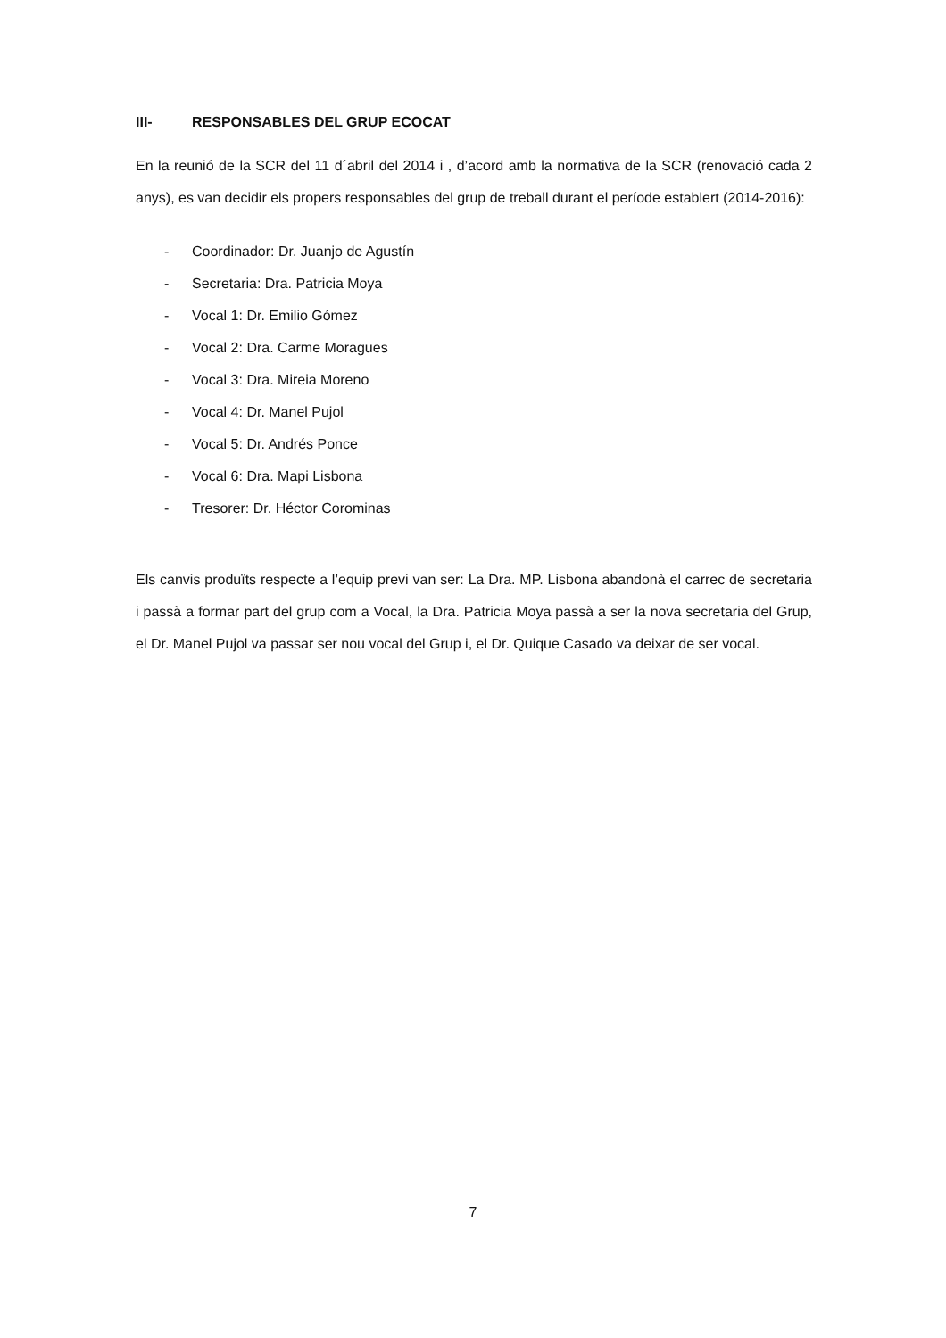III- RESPONSABLES DEL GRUP ECOCAT
En la reunió de la SCR del 11 d´abril del 2014 i , d’acord amb la normativa de la SCR (renovació cada 2 anys), es van decidir els propers responsables del grup de treball durant el període establert (2014-2016):
- Coordinador: Dr. Juanjo de Agustín
- Secretaria: Dra. Patricia Moya
- Vocal 1: Dr. Emilio Gómez
- Vocal 2: Dra. Carme Moragues
- Vocal 3: Dra. Mireia Moreno
- Vocal 4: Dr. Manel Pujol
- Vocal 5: Dr. Andrés Ponce
- Vocal 6: Dra. Mapi Lisbona
- Tresorer: Dr. Héctor Corominas
Els canvis produïts respecte a l’equip previ van ser: La Dra. MP. Lisbona abandonà el carrec de secretaria i passà a formar part del grup com a Vocal, la Dra. Patricia Moya passà a ser la nova secretaria del Grup, el Dr. Manel Pujol va passar ser nou vocal del Grup i, el Dr. Quique Casado va deixar de ser vocal.
7